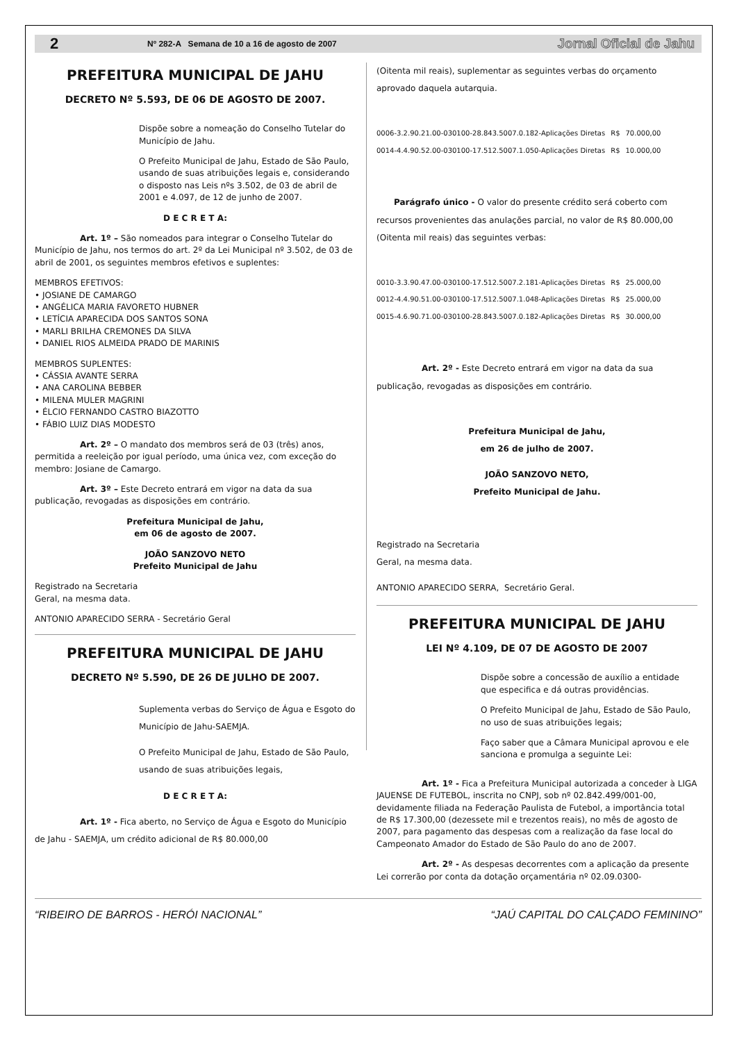2 Nº 282-A Semana de 10 a 16 de agosto de 2007 Jornal Oficial de Jahu
PREFEITURA MUNICIPAL DE JAHU
DECRETO Nº 5.593, DE 06 DE AGOSTO DE 2007.
Dispõe sobre a nomeação do Conselho Tutelar do Município de Jahu.
O Prefeito Municipal de Jahu, Estado de São Paulo, usando de suas atribuições legais e, considerando o disposto nas Leis nºs 3.502, de 03 de abril de 2001 e 4.097, de 12 de junho de 2007.
D E C R E T A:
Art. 1º – São nomeados para integrar o Conselho Tutelar do Município de Jahu, nos termos do art. 2º da Lei Municipal nº 3.502, de 03 de abril de 2001, os seguintes membros efetivos e suplentes:
MEMBROS EFETIVOS:
• JOSIANE DE CAMARGO
• ANGÉLICA MARIA FAVORETO HUBNER
• LETÍCIA APARECIDA DOS SANTOS SONA
• MARLI BRILHA CREMONES DA SILVA
• DANIEL RIOS ALMEIDA PRADO DE MARINIS
MEMBROS SUPLENTES:
• CÁSSIA AVANTE SERRA
• ANA CAROLINA BEBBER
• MILENA MULER MAGRINI
• ÉLCIO FERNANDO CASTRO BIAZOTTO
• FÁBIO LUIZ DIAS MODESTO
Art. 2º – O mandato dos membros será de 03 (três) anos, permitida a reeleição por igual período, uma única vez, com exceção do membro: Josiane de Camargo.
Art. 3º – Este Decreto entrará em vigor na data da sua publicação, revogadas as disposições em contrário.
Prefeitura Municipal de Jahu,
em 06 de agosto de 2007.
JOÃO SANZOVO NETO
Prefeito Municipal de Jahu
Registrado na Secretaria
Geral, na mesma data.
ANTONIO APARECIDO SERRA - Secretário Geral
PREFEITURA MUNICIPAL DE JAHU
DECRETO Nº 5.590, DE 26 DE JULHO DE 2007.
Suplementa verbas do Serviço de Água e Esgoto do Município de Jahu-SAEMJA.
O Prefeito Municipal de Jahu, Estado de São Paulo, usando de suas atribuições legais,
D E C R E T A:
Art. 1º - Fica aberto, no Serviço de Água e Esgoto do Município de Jahu - SAEMJA, um crédito adicional de R$ 80.000,00
(Oitenta mil reais), suplementar as seguintes verbas do orçamento aprovado daquela autarquia.
| 0006-3.2.90.21.00-030100-28.843.5007.0.182-Aplicações Diretas | R$ | 70.000,00 |
| 0014-4.4.90.52.00-030100-17.512.5007.1.050-Aplicações Diretas | R$ | 10.000,00 |
Parágrafo único - O valor do presente crédito será coberto com recursos provenientes das anulações parcial, no valor de R$ 80.000,00 (Oitenta mil reais) das seguintes verbas:
| 0010-3.3.90.47.00-030100-17.512.5007.2.181-Aplicações Diretas | R$ | 25.000,00 |
| 0012-4.4.90.51.00-030100-17.512.5007.1.048-Aplicações Diretas | R$ | 25.000,00 |
| 0015-4.6.90.71.00-030100-28.843.5007.0.182-Aplicações Diretas | R$ | 30.000,00 |
Art. 2º - Este Decreto entrará em vigor na data da sua publicação, revogadas as disposições em contrário.
Prefeitura Municipal de Jahu,
em 26 de julho de 2007.
JOÃO SANZOVO NETO,
Prefeito Municipal de Jahu.
Registrado na Secretaria
Geral, na mesma data.
ANTONIO APARECIDO SERRA, Secretário Geral.
PREFEITURA MUNICIPAL DE JAHU
LEI Nº 4.109, DE 07 DE AGOSTO DE 2007
Dispõe sobre a concessão de auxílio a entidade que especifica e dá outras providências.
O Prefeito Municipal de Jahu, Estado de São Paulo, no uso de suas atribuições legais;
Faço saber que a Câmara Municipal aprovou e ele sanciona e promulga a seguinte Lei:
Art. 1º - Fica a Prefeitura Municipal autorizada a conceder à LIGA JAUENSE DE FUTEBOL, inscrita no CNPJ, sob nº 02.842.499/001-00, devidamente filiada na Federação Paulista de Futebol, a importância total de R$ 17.300,00 (dezessete mil e trezentos reais), no mês de agosto de 2007, para pagamento das despesas com a realização da fase local do Campeonato Amador do Estado de São Paulo do ano de 2007.
Art. 2º - As despesas decorrentes com a aplicação da presente Lei correrão por conta da dotação orçamentária nº 02.09.0300-
“RIBEIRO DE BARROS - HERÓI NACIONAL” “JAÚ CAPITAL DO CALÇADO FEMININO”